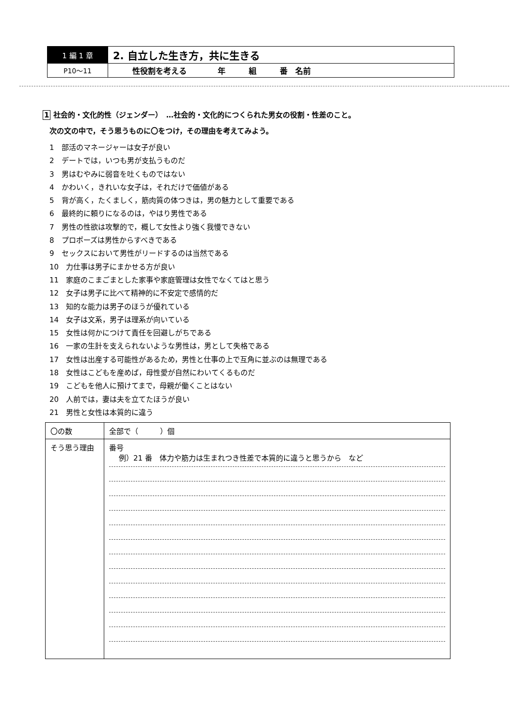| 1 編 1 章 | 2. 自立した生き方，共に生きる |
| P10〜11 | 性役割を考える 年 組 番 名前 |
1 社会的・文化的性（ジェンダー）　…社会的・文化的につくられた男女の役割・性差のこと。
次の文の中で，そう思うものに〇をつけ，その理由を考えてみよう。
1　部活のマネージャーは女子が良い
2　デートでは，いつも男が支払うものだ
3　男はむやみに弱音を吐くものではない
4　かわいく，きれいな女子は，それだけで価値がある
5　背が高く，たくましく，筋肉質の体つきは，男の魅力として重要である
6　最終的に頼りになるのは，やはり男性である
7　男性の性欲は攻撃的で，概して女性より強く我慢できない
8　プロポーズは男性からすべきである
9　セックスにおいて男性がリードするのは当然である
10　力仕事は男子にまかせる方が良い
11　家庭のこまごまとした家事や家庭管理は女性でなくてはと思う
12　女子は男子に比べて精神的に不安定で感情的だ
13　知的な能力は男子のほうが優れている
14　女子は文系，男子は理系が向いている
15　女性は何かにつけて責任を回避しがちである
16　一家の生計を支えられないような男性は，男として失格である
17　女性は出産する可能性があるため，男性と仕事の上で互角に並ぶのは無理である
18　女性はこどもを産めば，母性愛が自然にわいてくるものだ
19　こどもを他人に預けてまで，母親が働くことはない
20　人前では，妻は夫を立てたほうが良い
21　男性と女性は本質的に違う
| 〇の数 | 全部で（ ）個 |
| そう思う理由 | 番号 例）21 番 体力や筋力は生まれつき性差で本質的に違うと思うから など |